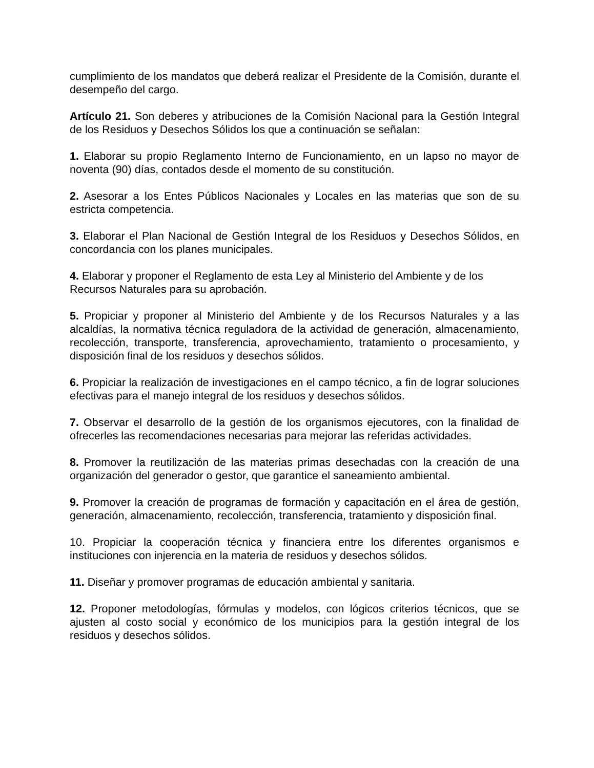cumplimiento de los mandatos que deberá realizar el Presidente de la Comisión, durante el desempeño del cargo.
Artículo 21. Son deberes y atribuciones de la Comisión Nacional para la Gestión Integral de los Residuos y Desechos Sólidos los que a continuación se señalan:
1. Elaborar su propio Reglamento Interno de Funcionamiento, en un lapso no mayor de noventa (90) días, contados desde el momento de su constitución.
2. Asesorar a los Entes Públicos Nacionales y Locales en las materias que son de su estricta competencia.
3. Elaborar el Plan Nacional de Gestión Integral de los Residuos y Desechos Sólidos, en concordancia con los planes municipales.
4. Elaborar y proponer el Reglamento de esta Ley al Ministerio del Ambiente y de los Recursos Naturales para su aprobación.
5. Propiciar y proponer al Ministerio del Ambiente y de los Recursos Naturales y a las alcaldías, la normativa técnica reguladora de la actividad de generación, almacenamiento, recolección, transporte, transferencia, aprovechamiento, tratamiento o procesamiento, y disposición final de los residuos y desechos sólidos.
6. Propiciar la realización de investigaciones en el campo técnico, a fin de lograr soluciones efectivas para el manejo integral de los residuos y desechos sólidos.
7. Observar el desarrollo de la gestión de los organismos ejecutores, con la finalidad de ofrecerles las recomendaciones necesarias para mejorar las referidas actividades.
8. Promover la reutilización de las materias primas desechadas con la creación de una organización del generador o gestor, que garantice el saneamiento ambiental.
9. Promover la creación de programas de formación y capacitación en el área de gestión, generación, almacenamiento, recolección, transferencia, tratamiento y disposición final.
10. Propiciar la cooperación técnica y financiera entre los diferentes organismos e instituciones con injerencia en la materia de residuos y desechos sólidos.
11. Diseñar y promover programas de educación ambiental y sanitaria.
12. Proponer metodologías, fórmulas y modelos, con lógicos criterios técnicos, que se ajusten al costo social y económico de los municipios para la gestión integral de los residuos y desechos sólidos.